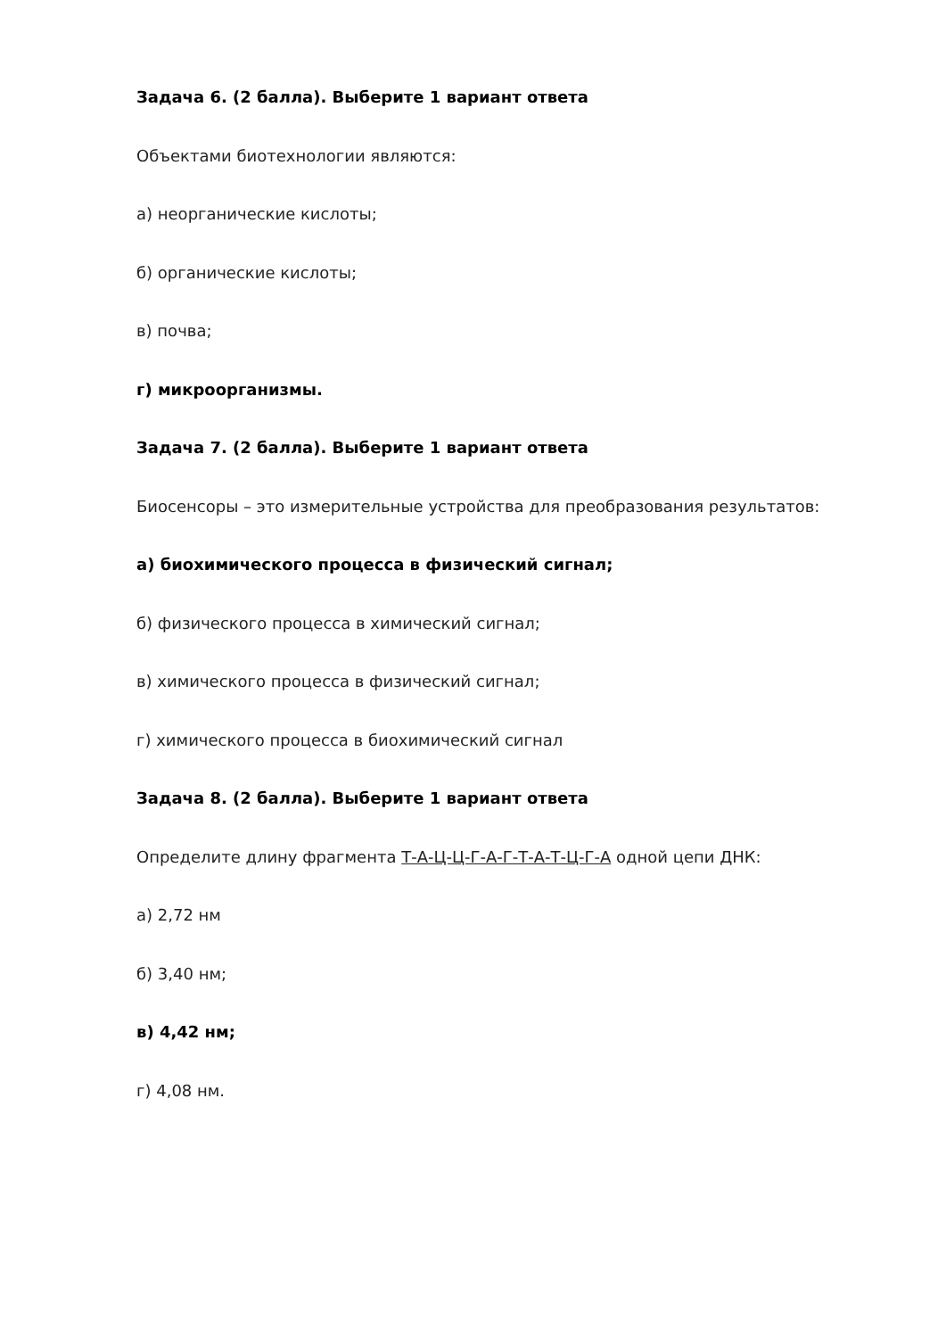Задача 6. (2 балла). Выберите 1 вариант ответа
Объектами биотехнологии являются:
а) неорганические кислоты;
б) органические кислоты;
в) почва;
г) микроорганизмы.
Задача 7. (2 балла). Выберите 1 вариант ответа
Биосенсоры – это измерительные устройства для преобразования результатов:
а) биохимического процесса в физический сигнал;
б) физического процесса в химический сигнал;
в) химического процесса в физический сигнал;
г) химического процесса в биохимический сигнал
Задача 8. (2 балла). Выберите 1 вариант ответа
Определите длину фрагмента Т-А-Ц-Ц-Г-А-Г-Т-А-Т-Ц-Г-А одной цепи ДНК:
а) 2,72 нм
б) 3,40 нм;
в) 4,42 нм;
г) 4,08 нм.